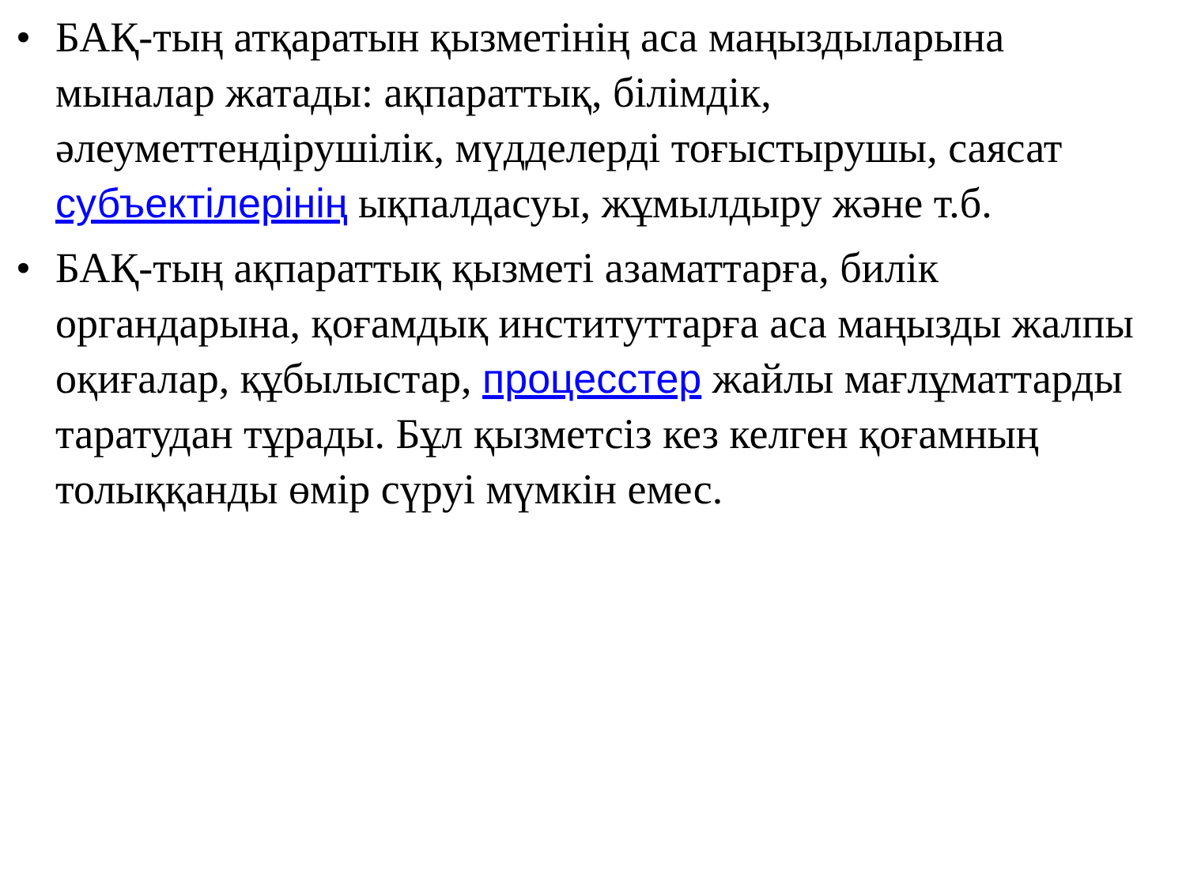• БАҚ-тың атқаратын қызметінің аса маңыздыларына мыналар жатады: ақпараттық, білімдік, әлеуметтендірушілік, мүдделерді тоғыстырушы, саясат субъектілерінің ықпалдасуы, жұмылдыру және т.б.
• БАҚ-тың ақпараттық қызметі азаматтарға, билік органдарына, қоғамдық институттарға аса маңызды жалпы оқиғалар, құбылыстар, процесстер жайлы мағлұматтарды таратудан тұрады. Бұл қызметсіз кез келген қоғамның толыққанды өмір сүруі мүмкін емес.